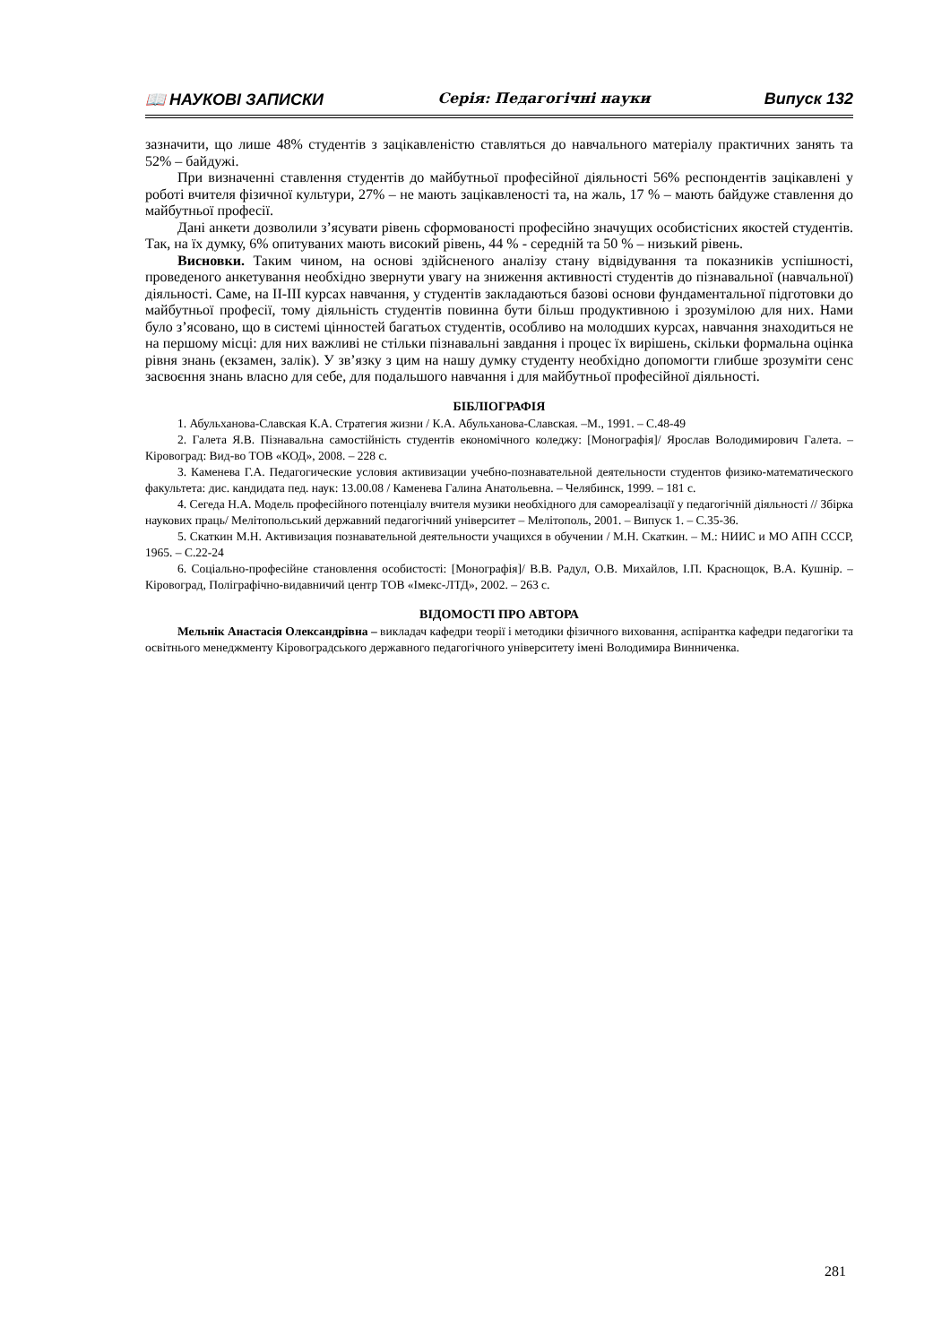📖 НАУКОВІ ЗАПИСКИ Серія: Педагогічні науки Випуск 132
зазначити, що лише 48% студентів з зацікавленістю ставляться до навчального матеріалу практичних занять та 52% – байдужі.
При визначенні ставлення студентів до майбутньої професійної діяльності 56% респондентів зацікавлені у роботі вчителя фізичної культури, 27% – не мають зацікавленості та, на жаль, 17 % – мають байдуже ставлення до майбутньої професії.
Дані анкети дозволили з’ясувати рівень сформованості професійно значущих особистісних якостей студентів. Так, на їх думку, 6% опитуваних мають високий рівень, 44 % - середній та 50 % – низький рівень.
Висновки. Таким чином, на основі здійсненого аналізу стану відвідування та показників успішності, проведеного анкетування необхідно звернути увагу на зниження активності студентів до пізнавальної (навчальної) діяльності. Саме, на ІІ-ІІІ курсах навчання, у студентів закладаються базові основи фундаментальної підготовки до майбутньої професії, тому діяльність студентів повинна бути більш продуктивною і зрозумілою для них. Нами було з’ясовано, що в системі цінностей багатьох студентів, особливо на молодших курсах, навчання знаходиться не на першому місці: для них важливі не стільки пізнавальні завдання і процес їх вирішень, скільки формальна оцінка рівня знань (екзамен, залік). У зв’язку з цим на нашу думку студенту необхідно допомогти глибше зрозуміти сенс засвоєння знань власно для себе, для подальшого навчання і для майбутньої професійної діяльності.
БІБЛІОГРАФІЯ
1. Абульханова-Славская К.А. Стратегия жизни / К.А. Абульханова-Славская. –М., 1991. – С.48-49
2. Галета Я.В. Пізнавальна самостійність студентів економічного коледжу: [Монографія]/ Ярослав Володимирович Галета. – Кіровоград: Вид-во ТОВ «КОД», 2008. – 228 с.
3. Каменева Г.А. Педагогические условия активизации учебно-познавательной деятельности студентов физико-математического факультета: дис. кандидата пед. наук: 13.00.08 / Каменева Галина Анатольевна. – Челябинск, 1999. – 181 с.
4. Сегеда Н.А. Модель професійного потенціалу вчителя музики необхідного для самореалізації у педагогічній діяльності // Збірка наукових праць/ Мелітопольський державний педагогічний університет – Мелітополь, 2001. – Випуск 1. – С.35-36.
5. Скаткин М.Н. Активизация познавательной деятельности учащихся в обучении / М.Н. Скаткин. – М.: НИИС и МО АПН СССР, 1965. – С.22-24
6. Соціально-професійне становлення особистості: [Монографія]/ В.В. Радул, О.В. Михайлов, І.П. Краснощок, В.А. Кушнір. – Кіровоград, Поліграфічно-видавничий центр ТОВ «Імекс-ЛТД», 2002. – 263 с.
ВІДОМОСТІ ПРО АВТОРА
Мельнік Анастасія Олександрівна – викладач кафедри теорії і методики фізичного виховання, аспірантка кафедри педагогіки та освітнього менеджменту Кіровоградського державного педагогічного університету імені Володимира Винниченка.
281